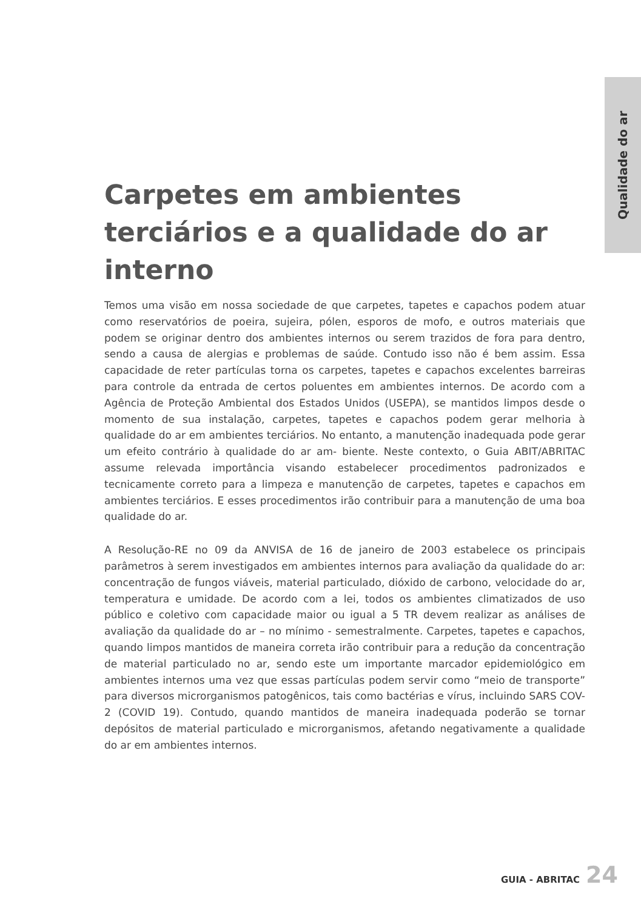Qualidade do ar
Carpetes em ambientes terciários e a qualidade do ar interno
Temos uma visão em nossa sociedade de que carpetes, tapetes e capachos podem atuar como reservatórios de poeira, sujeira, pólen, esporos de mofo, e outros materiais que podem se originar dentro dos ambientes internos ou serem trazidos de fora para dentro, sendo a causa de alergias e problemas de saúde. Contudo isso não é bem assim. Essa capacidade de reter partículas torna os carpetes, tapetes e capachos excelentes barreiras para controle da entrada de certos poluentes em ambientes internos. De acordo com a Agência de Proteção Ambiental dos Estados Unidos (USEPA), se mantidos limpos desde o momento de sua instalação, carpetes, tapetes e capachos podem gerar melhoria à qualidade do ar em ambientes terciários. No entanto, a manutenção inadequada pode gerar um efeito contrário à qualidade do ar am- biente. Neste contexto, o Guia ABIT/ABRITAC assume relevada importância visando estabelecer procedimentos padronizados e tecnicamente correto para a limpeza e manutenção de carpetes, tapetes e capachos em ambientes terciários. E esses procedimentos irão contribuir para a manutenção de uma boa qualidade do ar.
A Resolução-RE no 09 da ANVISA de 16 de janeiro de 2003 estabelece os principais parâmetros à serem investigados em ambientes internos para avaliação da qualidade do ar: concentração de fungos viáveis, material particulado, dióxido de carbono, velocidade do ar, temperatura e umidade. De acordo com a lei, todos os ambientes climatizados de uso público e coletivo com capacidade maior ou igual a 5 TR devem realizar as análises de avaliação da qualidade do ar – no mínimo - semestralmente. Carpetes, tapetes e capachos, quando limpos mantidos de maneira correta irão contribuir para a redução da concentração de material particulado no ar, sendo este um importante marcador epidemiológico em ambientes internos uma vez que essas partículas podem servir como “meio de transporte” para diversos microrganismos patogênicos, tais como bactérias e vírus, incluindo SARS COV-2 (COVID 19). Contudo, quando mantidos de maneira inadequada poderão se tornar depósitos de material particulado e microrganismos, afetando negativamente a qualidade do ar em ambientes internos.
GUIA - ABRITAC 24